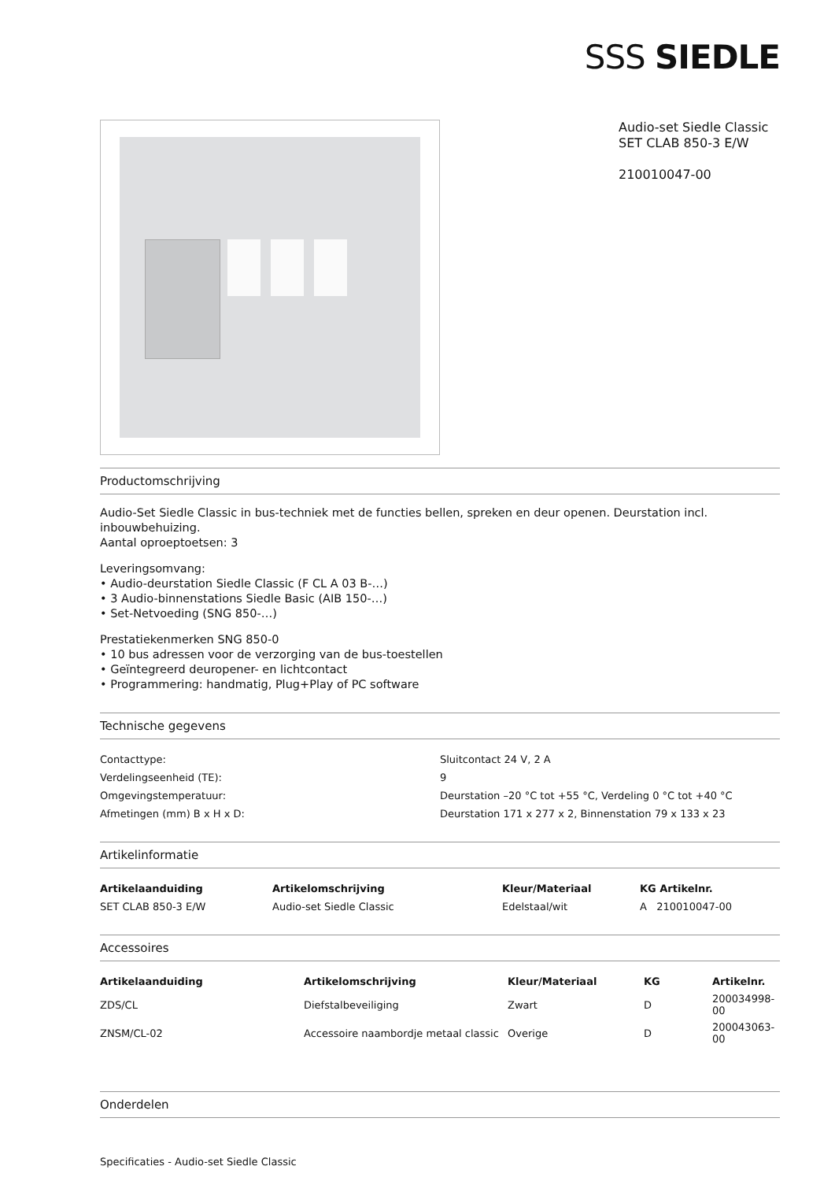SSS SIEDLE
Audio-set Siedle Classic
SET CLAB 850-3 E/W
210010047-00
Productomschrijving
Audio-Set Siedle Classic in bus-techniek met de functies bellen, spreken en deur openen. Deurstation incl. inbouwbehuizing.
Aantal oproeptoetsen: 3
Leveringsomvang:
• Audio-deurstation Siedle Classic (F CL A 03 B-…)
• 3 Audio-binnenstations Siedle Basic (AIB 150-…)
• Set-Netvoeding (SNG 850-…)
Prestatiekenmerken SNG 850-0
• 10 bus adressen voor de verzorging van de bus-toestellen
• Geïntegreerd deuropener- en lichtcontact
• Programmering: handmatig, Plug+Play of PC software
Technische gegevens
| Contacttype: | Sluitcontact 24 V, 2 A |
| Verdelingseenheid (TE): | 9 |
| Omgevingstemperatuur: | Deurstation –20 °C tot +55 °C, Verdeling 0 °C tot +40 °C |
| Afmetingen (mm) B x H x D: | Deurstation 171 x 277 x 2, Binnenstation 79 x 133 x 23 |
Artikelinformatie
| Artikelaanduiding | Artikelomschrijving | Kleur/Materiaal | KG Artikelnr. |
| --- | --- | --- | --- |
| SET CLAB 850-3 E/W | Audio-set Siedle Classic | Edelstaal/wit | A 210010047-00 |
Accessoires
| Artikelaanduiding | Artikelomschrijving | Kleur/Materiaal | KG | Artikelnr. |
| --- | --- | --- | --- | --- |
| ZDS/CL | Diefstalbeveiliging | Zwart | D | 200034998-00 |
| ZNSM/CL-02 | Accessoire naambordje metaal classic | Overige | D | 200043063-00 |
Onderdelen
Specificaties - Audio-set Siedle Classic